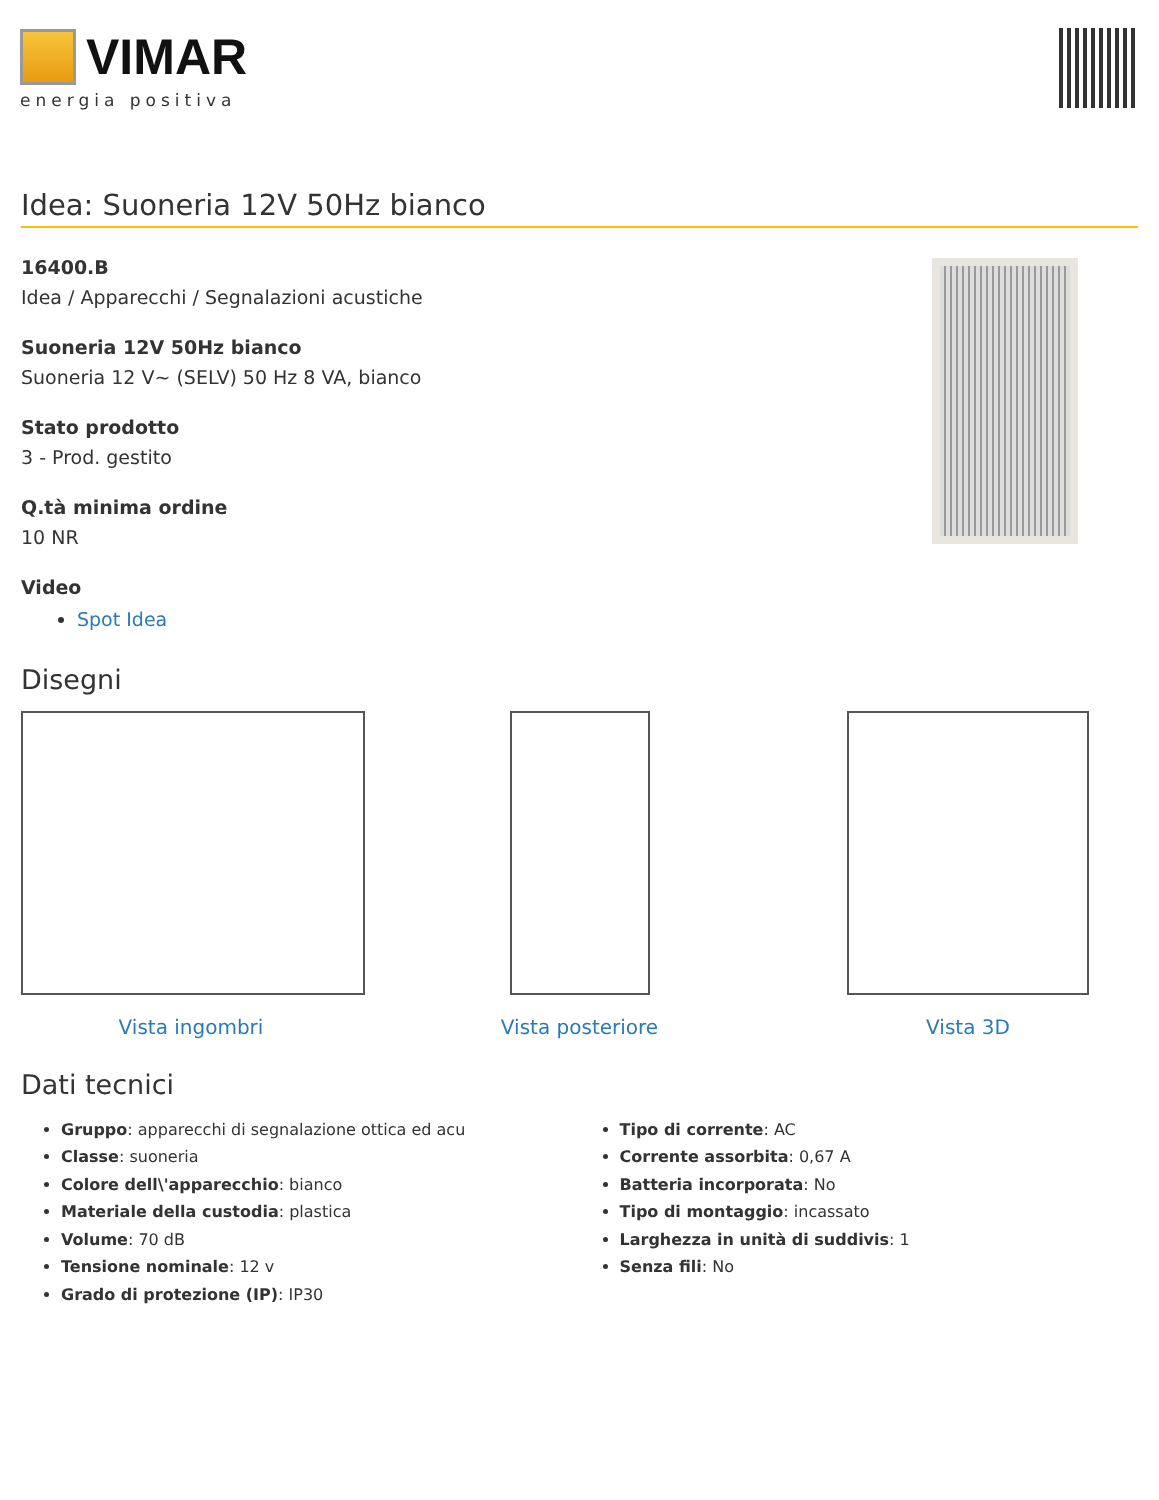VIMAR
energia positiva
Idea: Suoneria 12V 50Hz bianco
16400.B
Idea / Apparecchi / Segnalazioni acustiche
Suoneria 12V 50Hz bianco
Suoneria 12 V~ (SELV) 50 Hz 8 VA, bianco
Stato prodotto
3 - Prod. gestito
Q.tà minima ordine
10 NR
Video
Spot Idea
Disegni
Vista ingombri Vista posteriore Vista 3D
Dati tecnici
Gruppo: apparecchi di segnalazione ottica ed acu
Classe: suoneria
Colore dell\'apparecchio: bianco
Materiale della custodia: plastica
Volume: 70 dB
Tensione nominale: 12 v
Grado di protezione (IP): IP30
Tipo di corrente: AC
Corrente assorbita: 0,67 A
Batteria incorporata: No
Tipo di montaggio: incassato
Larghezza in unità di suddivis: 1
Senza fili: No